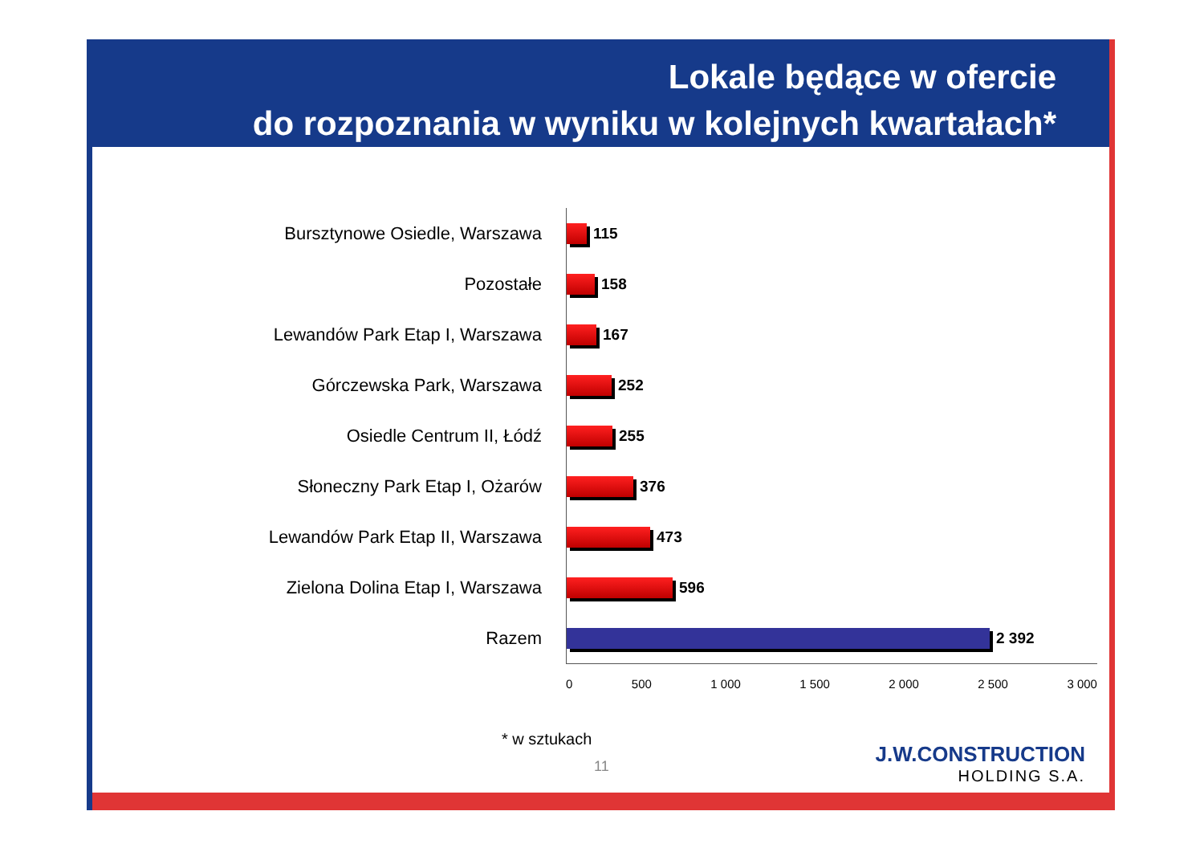Lokale będące w ofercie
do rozpoznania w wyniku w kolejnych kwartałach*
Bursztynowe Osiedle, Warszawa
115
Pozostałe
158
Lewandów Park Etap I, Warszawa
167
Górczewska Park, Warszawa
252
Osiedle Centrum II, Łódź
255
Słoneczny Park Etap I, Ożarów
376
Lewandów Park Etap II, Warszawa
473
Zielona Dolina Etap I, Warszawa
596
Razem
2 392
0 500 1 000 1 500 2 000 2 500 3 000
* w sztukach
11
J.W.CONSTRUCTION
HOLDING S.A.